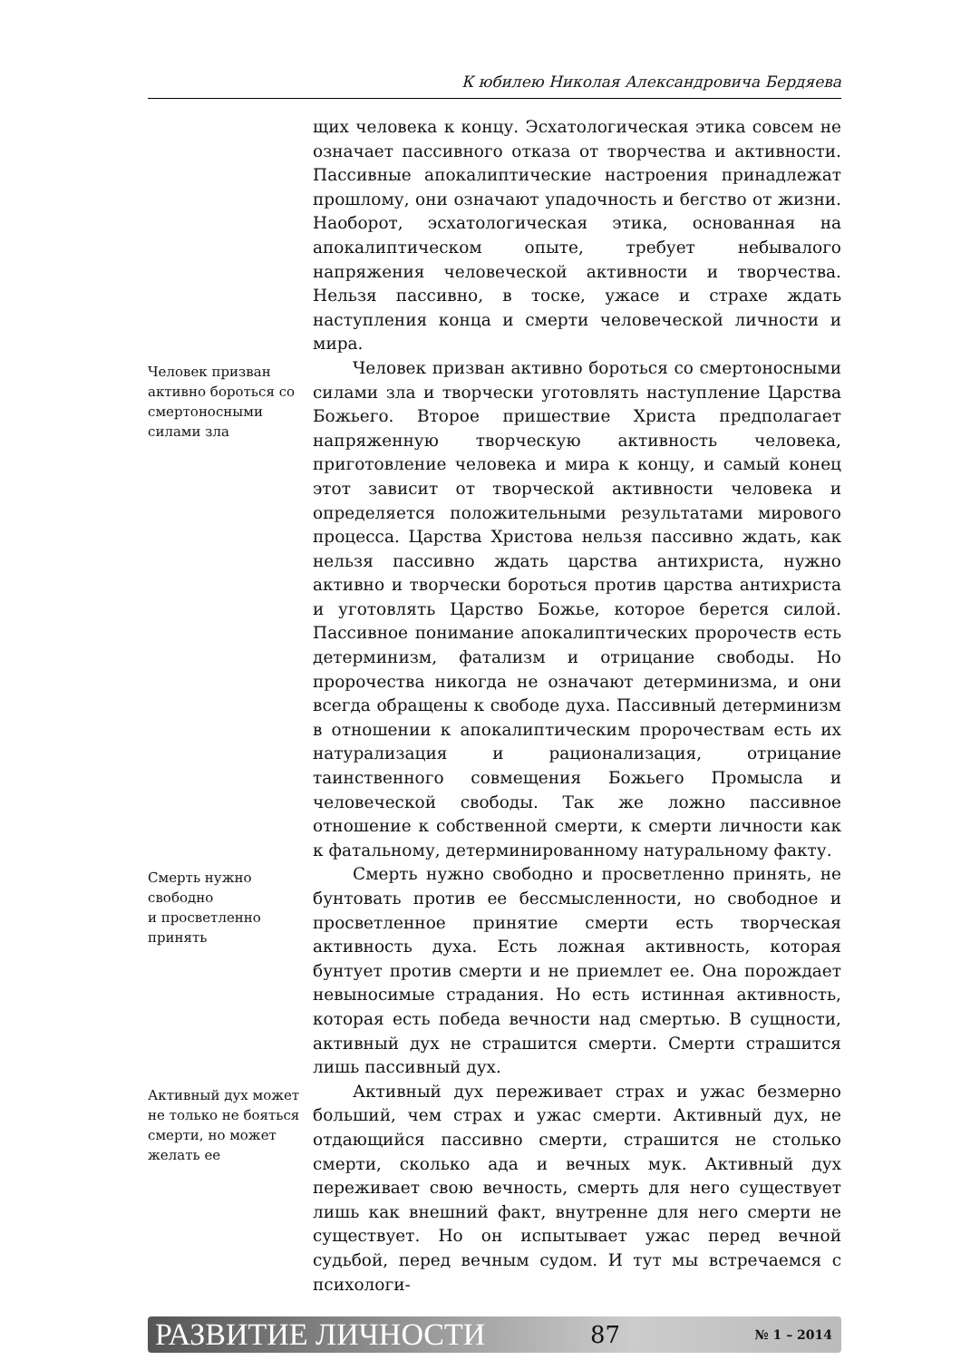К юбилею Николая Александровича Бердяева
щих человека к концу. Эсхатологическая этика совсем не означает пассивного отказа от творчества и активности. Пассивные апокалиптические настроения принадлежат прошлому, они означают упадочность и бегство от жизни. Наоборот, эсхатологическая этика, основанная на апокалиптическом опыте, требует небывалого напряжения человеческой активности и творчества. Нельзя пассивно, в тоске, ужасе и страхе ждать наступления конца и смерти человеческой личности и мира.
Человек призван активно бороться со смертоносными силами зла
Человек призван активно бороться со смертоносными силами зла и творчески уготовлять наступление Царства Божьего. Второе пришествие Христа предполагает напряженную творческую активность человека, приготовление человека и мира к концу, и самый конец этот зависит от творческой активности человека и определяется положительными результатами мирового процесса. Царства Христова нельзя пассивно ждать, как нельзя пассивно ждать царства антихриста, нужно активно и творчески бороться против царства антихриста и уготовлять Царство Божье, которое берется силой. Пассивное понимание апокалиптических пророчеств есть детерминизм, фатализм и отрицание свободы. Но пророчества никогда не означают детерминизма, и они всегда обращены к свободе духа. Пассивный детерминизм в отношении к апокалиптическим пророчествам есть их натурализация и рационализация, отрицание таинственного совмещения Божьего Промысла и человеческой свободы. Так же ложно пассивное отношение к собственной смерти, к смерти личности как к фатальному, детерминированному натуральному факту.
Смерть нужно свободно
и просветленно принять
Смерть нужно свободно и просветленно принять, не бунтовать против ее бессмысленности, но свободное и просветленное принятие смерти есть творческая активность духа. Есть ложная активность, которая бунтует против смерти и не приемлет ее. Она порождает невыносимые страдания. Но есть истинная активность, которая есть победа вечности над смертью. В сущности, активный дух не страшится смерти. Смерти страшится лишь пассивный дух.
Активный дух может не только не бояться смерти, но может желать ее
Активный дух переживает страх и ужас безмерно больший, чем страх и ужас смерти. Активный дух, не отдающийся пассивно смерти, страшится не столько смерти, сколько ада и вечных мук. Активный дух переживает свою вечность, смерть для него существует лишь как внешний факт, внутренне для него смерти не существует. Но он испытывает ужас перед вечной судьбой, перед вечным судом. И тут мы встречаемся с психологи-
РАЗВИТИЕ ЛИЧНОСТИ 87 № 1 – 2014